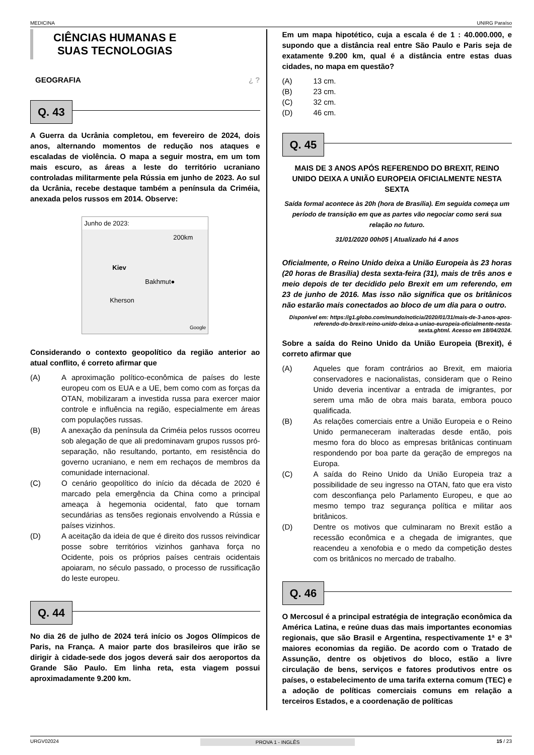MEDICINA UNIRG Paraíso
CIÊNCIAS HUMANAS E
SUAS TECNOLOGIAS
GEOGRAFIA ¿ ?
Q. 43
A Guerra da Ucrânia completou, em fevereiro de 2024, dois anos, alternando momentos de redução nos ataques e escaladas de violência. O mapa a seguir mostra, em um tom mais escuro, as áreas a leste do território ucraniano controladas militarmente pela Rússia em junho de 2023. Ao sul da Ucrânia, recebe destaque também a península da Criméia, anexada pelos russos em 2014. Observe:
Junho de 2023:
200km
Kiev
Bakhmut●
Kherson
Google
Considerando o contexto geopolítico da região anterior ao atual conflito, é correto afirmar que
(A) A aproximação político-econômica de países do leste europeu com os EUA e a UE, bem como com as forças da OTAN, mobilizaram a investida russa para exercer maior controle e influência na região, especialmente em áreas com populações russas.
(B) A anexação da península da Criméia pelos russos ocorreu sob alegação de que ali predominavam grupos russos pró-separação, não resultando, portanto, em resistência do governo ucraniano, e nem em rechaços de membros da comunidade internacional.
(C) O cenário geopolítico do início da década de 2020 é marcado pela emergência da China como a principal ameaça à hegemonia ocidental, fato que tornam secundárias as tensões regionais envolvendo a Rússia e países vizinhos.
(D) A aceitação da ideia de que é direito dos russos reivindicar posse sobre territórios vizinhos ganhava força no Ocidente, pois os próprios países centrais ocidentais apoiaram, no século passado, o processo de russificação do leste europeu.
Q. 44
No dia 26 de julho de 2024 terá início os Jogos Olímpicos de Paris, na França. A maior parte dos brasileiros que irão se dirigir à cidade-sede dos jogos deverá sair dos aeroportos da Grande São Paulo. Em linha reta, esta viagem possui aproximadamente 9.200 km.
Em um mapa hipotético, cuja a escala é de 1 : 40.000.000, e supondo que a distância real entre São Paulo e Paris seja de exatamente 9.200 km, qual é a distância entre estas duas cidades, no mapa em questão?
(A) 13 cm.
(B) 23 cm.
(C) 32 cm.
(D) 46 cm.
Q. 45
MAIS DE 3 ANOS APÓS REFERENDO DO BREXIT, REINO UNIDO DEIXA A UNIÃO EUROPEIA OFICIALMENTE NESTA SEXTA
Saída formal acontece às 20h (hora de Brasília). Em seguida começa um período de transição em que as partes vão negociar como será sua relação no futuro.
31/01/2020 00h05 | Atualizado há 4 anos
Oficialmente, o Reino Unido deixa a União Europeia às 23 horas (20 horas de Brasília) desta sexta-feira (31), mais de três anos e meio depois de ter decidido pelo Brexit em um referendo, em 23 de junho de 2016. Mas isso não significa que os britânicos não estarão mais conectados ao bloco de um dia para o outro.
Disponível em: https://g1.globo.com/mundo/noticia/2020/01/31/mais-de-3-anos-apos-referendo-do-brexit-reino-unido-deixa-a-uniao-europeia-oficialmente-nesta-sexta.ghtml. Acesso em 18/04/2024.
Sobre a saída do Reino Unido da União Europeia (Brexit), é correto afirmar que
(A) Aqueles que foram contrários ao Brexit, em maioria conservadores e nacionalistas, consideram que o Reino Unido deveria incentivar a entrada de imigrantes, por serem uma mão de obra mais barata, embora pouco qualificada.
(B) As relações comerciais entre a União Europeia e o Reino Unido permaneceram inalteradas desde então, pois mesmo fora do bloco as empresas britânicas continuam respondendo por boa parte da geração de empregos na Europa.
(C) A saída do Reino Unido da União Europeia traz a possibilidade de seu ingresso na OTAN, fato que era visto com desconfiança pelo Parlamento Europeu, e que ao mesmo tempo traz segurança política e militar aos britânicos.
(D) Dentre os motivos que culminaram no Brexit estão a recessão econômica e a chegada de imigrantes, que reacendeu a xenofobia e o medo da competição destes com os britânicos no mercado de trabalho.
Q. 46
O Mercosul é a principal estratégia de integração econômica da América Latina, e reúne duas das mais importantes economias regionais, que são Brasil e Argentina, respectivamente 1ª e 3ª maiores economias da região. De acordo com o Tratado de Assunção, dentre os objetivos do bloco, estão a livre circulação de bens, serviços e fatores produtivos entre os países, o estabelecimento de uma tarifa externa comum (TEC) e a adoção de políticas comerciais comuns em relação a terceiros Estados, e a coordenação de políticas
URGV02024 PROVA 1 - INGLÊS 15 / 23